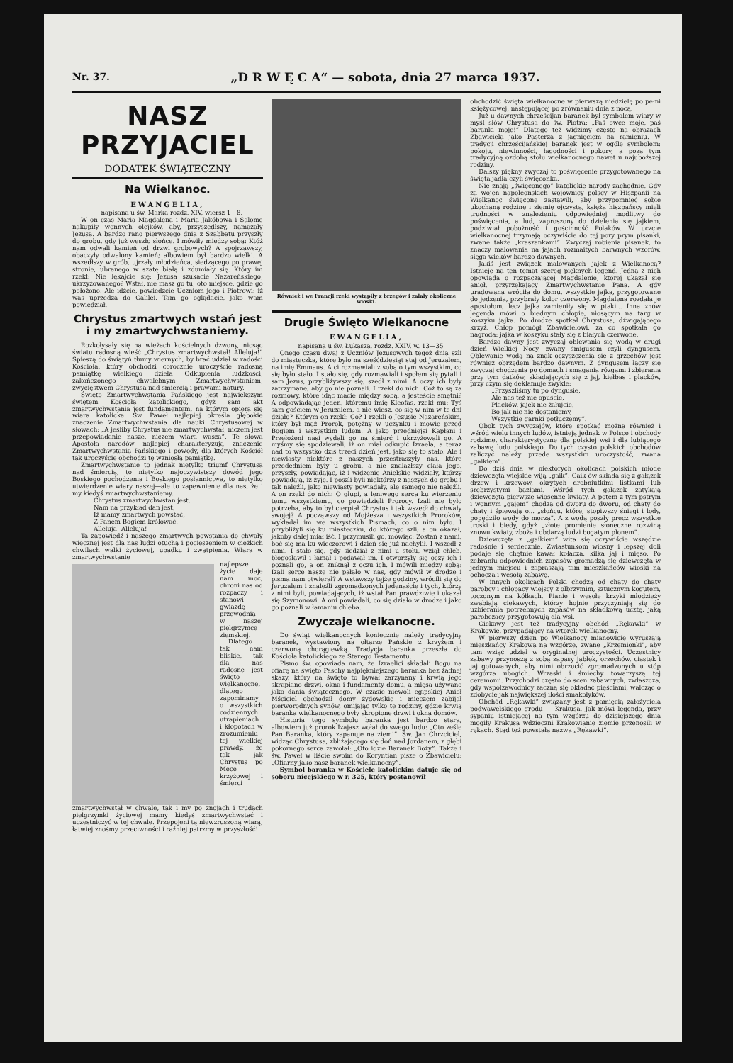Nr. 37. „D R W Ę C A“ — sobota, dnia 27 marca 1937.
NASZ PRZYJACIEL
DODATEK ŚWIĄTECZNY
Na Wielkanoc.
EWANGELIA,
napisana u św. Marka rozdz. XIV, wiersz 1—8.
W on czas Maria Magdalena i Maria Jakóbowa i Salome nakupiły wonnych olejków, aby, przyszedłszy, namazały Jezusa. A bardzo rano pierwszego dnia z Szabbatu przyszły do grobu, gdy już weszło słońce. I mówiły między sobą: Któż nam odwali kamień od drzwi grobowych? A spojrzawszy, obaczyły odwalony kamień; albowiem był bardzo wielki. A wszedłszy w grób, ujrzały młodzieńca, siedzącego po prawej stronie, ubranego w szatę białą i zdumiały się. Który im rzekł: Nie lękajcie się; Jezusa szukacie Nazareńskiego, ukrzyżowanego? Wstał, nie masz go tu; oto miejsce, gdzie go położono. Ale idźcie, powiedzcie Uczniom jego i Piotrowi: iż was uprzedza do Galilei. Tam go oglądacie, jako wam powiedział.
Chrystus zmartwych wstań jest i my zmartwychwstaniemy.
Rozkołysały się na wieżach kościelnych dzwony, niosąc światu radosną wieść „Chrystus zmartwychwstał! Alleluja!” Spieszą do świątyń tłumy wiernych, by brać udział w radości Kościoła, który obchodzi corocznie uroczyście radosną pamiątkę wielkiego dzieła Odkupienia ludzkości, zakończonego chwalebnym Zmartwychwstaniem, zwycięstwem Chrystusa nad śmiercią i prawami natury.
Święto Zmartwychwstania Pańskiego jest największym świętem Kościoła katolickiego, gdyż sam akt zmartwychwstania jest fundamentem, na którym opiera się wiara katolicka. Św. Paweł najlepiej określa głębokie znaczenie Zmartwychwstania dla nauki Chrystusowej w słowach: „A jeśliby Chrystus nie zmartwychwstał, niczem jest przepowiadanie nasze, niczem wiara wasza”. Te słowa Apostoła narodów najlepiej charakteryzują znaczenie Zmartwychwstania Pańskiego i powody, dla których Kościół tak uroczyście obchodzi tę wzniosłą pamiątkę.
Zmartwychwstanie to jednak nietylko triumf Chrystusa nad śmiercią, to nietylko najoczywistszy dowód jego Boskiego pochodzenia i Boskiego posłannictwa, to nietylko utwierdzenie wiary naszej—ale to zapewnienie dla nas, że i my kiedyś zmartwychwstaniemy.
Chrystus zmartwychwstan jest,
Nam na przykład dan jest,
Iż mamy zmartwych powstać,
Z Panem Bogiem królować.
Alleluja! Alleluja!
Ta zapowiedź i naszego zmartwych powstania do chwały wiecznej jest dla nas ludzi otuchą i pocieszeniem w ciężkich chwilach walki życiowej, upadku i zwątpienia. Wiara w zmartwychwstanie
najlepsze życie daje nam moc, chroni nas od rozpaczy i stanowi gwiazdę przewodnią w naszej pielgrzymce ziemskiej.
Dlatego tak nam bliskie, tak dla nas radosne jest święto wielkanocne, dlatego zapominamy o wszystkich codziennych utrapieniach i kłopotach w zrozumieniu tej wielkiej prawdy, że tak jak Chrystus po Męce krzyżowej i śmierci zmartwychwstał w chwale, tak i my po znojach i trudach pielgrzymki życiowej mamy kiedyś zmartwychwstać i uczestniczyć w tej chwale. Przepojeni tą niewzruszoną wiarą, łatwiej znośmy przeciwności i raźniej patrzmy w przyszłość!
Również i we Francji rzeki wystąpiły z brzegów i zalały okoliczne wioski.
Drugie Święto Wielkanocne
EWANGELIA,
napisana u św. Łukasza, rozdz. XXIV. w. 13—35
Onego czasu dwaj z Uczniów Jezusowych tegoż dnia szli do miasteczka, które było na sześćdziesiąt staj od Jeruzalem, na imię Emmaus. A ci rozmawiali z sobą o tym wszystkim, co się było stało. I stało się, gdy rozmawiali i społem się pytali i sam Jezus, przybliżywszy się, szedł z nimi. A oczy ich były zatrzymane, aby go nie poznali. I rzekł do nich: Cóż to są za rozmowy, które idąc macie między sobą, a jesteście smętni? A odpowiadając jeden, któremu imię Kleofas, rzekł mu: Tyś sam gościem w Jeruzalem, a nie wiesz, co się w nim w te dni działo? Którym on rzekł: Co? I rzekli o Jezusie Nazareńskim, który był mąż Prorok, potężny w uczynku i mowie przed Bogiem i wszystkim ludem. A jako przedniejsi Kapłani i Przełożeni nasi wydali go na śmierć i ukrzyżowali go. A myśmy się spodziewali, iż on miał odkupić Izraela; a teraz nad to wszystko dziś trzeci dzień jest, jako się to stało. Ale i niewiasty niektóre z naszych przestraszyły nas, które przededniem były u grobu, a nie znalazłszy ciała jego, przyszły, powiadając, iż i widzenie Anielskie widziały, którzy powiadają, iż żyje. I poszli byli niektórzy z naszych do grobu i tak naleźli, jako niewiasty powiadały, ale samego nie naleźli. A on rzekł do nich: O głupi, a leniwego serca ku wierzeniu temu wszystkiemu, co powiedzieli Prorocy. Izali nie było potrzeba, aby to był cierpiał Chrystus i tak wszedł do chwały swojej? A począwszy od Mojżesza i wszystkich Proroków, wykładał im we wszystkich Pismach, co o nim było. I przybliżyli się ku miasteczku, do którego szli; a on okazał, jakoby dalej miał iść. I przymusili go, mówiąc: Zostań z nami, boć się ma ku wieczorowi i dzień się już nachylił. I wszedł z nimi. I stało się, gdy siedział z nimi u stołu, wziął chleb, błogosławił i łamał i podawał im. I otworzyły się oczy ich i poznali go, a on zniknął z oczu ich. I mówili między sobą: Izali serce nasze nie pałało w nas, gdy mówił w drodze i pisma nam otwierał? A wstawszy tejże godziny, wrócili się do Jeruzalem i znaleźli zgromadzonych jedenaście i tych, którzy z nimi byli, powiadających, iż wstał Pan prawdziwie i ukazał się Szymonowi. A oni powiadali, co się działo w drodze i jako go poznali w łamaniu chleba.
Zwyczaje wielkanocne.
Do świąt wielkanocnych koniecznie należy tradycyjny baranek, wystawiony na ołtarze Pańskie z krzyżem i czerwoną chorągiewką. Tradycja baranka przeszła do Kościoła katolickiego ze Starego Testamentu.
Pismo św. opowiada nam, że Izraelici składali Bogu na ofiarę na święto Paschy najpiękniejszego baranka bez żadnej skazy, który na święto to bywał zarzynany i krwią jego skrapiano drzwi, okna i fundamenty domu, a mięsa używano jako dania świątecznego. W czasie niewoli egipskiej Anioł Mściciel obchodził domy żydowskie i mieczem zabijał pierworodnych synów, omijając tylko te rodziny, gdzie krwią baranka wielkanocnego były skropione drzwi i okna domów.
Historia tego symbolu baranka jest bardzo stara, albowiem już prorok Izajasz wołał do swego ludu: „Oto ześle Pan Baranka, który zapanuje na ziemi”. Św. Jan Chrzciciel, widząc Chrystusa, zbliżającego się doń nad Jordanem, z głębi pokornego serca zawołał: „Oto idzie Baranek Boży”. Także i św. Paweł w liście swoim do Koryntian pisze o Zbawicielu: „Ofiarny jako nasz baranek wielkanocny”.
Symbol baranka w Kościele katolickim datuje się od soboru nicejskiego w r. 325, który postanowił
obchodzić święta wielkanocne w pierwszą niedzielę po pełni księżycowej, następującej po zrównaniu dnia z nocą.
Już u dawnych chrześcijan baranek był symbolem wiary w myśl słów Chrystusa do św. Piotra: „Paś owce moje, paś baranki moje!” Dlatego też widzimy często na obrazach Zbawiciela jako Pasterza z jagnięciem na ramieniu. W tradycji chrześcijańskiej baranek jest w ogóle symbolem: pokoju, niewinności, łagodności i pokory, a poza tym tradycyjną ozdobą stołu wielkanocnego nawet u najuboższej rodziny.
Dalszy piękny zwyczaj to poświęcenie przygotowanego na święta jadła czyli święconka.
Nie znają „święconego” katolickie narody zachodnie. Gdy za wojen napoleońskich wojownicy polscy w Hiszpanii na Wielkanoc święcone zastawili, aby przypomnieć sobie ukochaną rodzinę i ziemię ojczystą, księża hiszpańscy mieli trudności w znalezieniu odpowiedniej modlitwy do poświęcenia, a lud, zaproszony do dzielenia się jajkiem, podziwiał pobożność i gościnność Polaków. W uczcie wielkanocnej trzymają oczywiście do tej pory prym pisanki, zwane także „kraszankami”. Zwyczaj robienia pisanek, to znaczy malowania na jajach rozmaitych barwnych wzorów, sięga wieków bardzo dawnych.
Jakiś jest związek malowanych jajek z Wielkanocą? Istnieje na ten temat szereg pięknych legend. Jedna z nich opowiada o rozpaczającej Magdalenie, której ukazał się anioł, przyrzekający Zmartwychwstanie Pana. A gdy uradowana wróciła do domu, wszystkie jajka, przygotowane do jedzenia, przybrały kolor czerwony. Magdalena rozdała je apostołom, lecz jajka zamieniły się w ptaki... Inna znów legenda mówi o biednym chłopie, niosącym na targ w koszyku jajka. Po drodze spotkał Chrystusa, dźwigającego krzyż. Chłop pomógł Zbawicielowi, za co spotkała go nagroda: jajka w koszyku stały się z białych czerwone.
Bardzo dawny jest zwyczaj oblewania się wodą w drugi dzień Wielkiej Nocy, zwany śmigusem czyli dyngusem. Oblewanie wodą na znak oczyszczenia się z grzechów jest również obrzędem bardzo dawnym. Z dyngusem łączy się zwyczaj chodzenia po domach i smagania rózgami i zbierania przy tym datków, składających się z jaj, kiełbas i placków, przy czym się deklamuje zwykle:
„Przyszliśmy tu po dyngusie,
Ale nas też nie opuście,
Placków, jajek nie żałujcie,
Bo jak nic nie dostaniemy,
Wszystkie garnki potłuczemy”.
Obok tych zwyczajów, które spotkać można również i wśród wielu innych ludów, istnieją jednak w Polsce i obchody rodzime, charakterystyczne dla polskiej wsi i dla lubiącego zabawę ludu polskiego. Do tych czysto polskich obchodów zaliczyć należy przede wszystkim uroczystość, zwana „gaikiem”.
Do dziś dnia w niektórych okolicach polskich młode dziewczęta wiejskie wiją „gaik”. Gaik ów składa się z gałązek drzew i krzewów, okrytych drobniutkimi listkami lub srebrzystymi bazłami. Wśród tych gałązek zatykają dziewczęta pierwsze wiosenne kwiaty. A potem z tym pstrym i wonnym „gajem” chodzą od dworu do dworu, od chaty do chaty i śpiewają o... „słońcu, które, stopiwszy śniegi i lody, popędziło wody do morza”. A z wodą poszły precz wszystkie troski i biedy, gdyż „złote promienie słoneczne rozwiną znowu kwiaty, zboża i obdarzą ludzi bogatym plonem”.
Dziewczęta z „gaikiem” wita się oczywiście wszędzie radośnie i serdecznie. Zwiastunkom wiosny i lepszej doli podaje się chętnie kawał kołacza, kilka jaj i mięso. Po zebraniu odpowiednich zapasów gromadzą się dziewczęta w jednym miejscu i zapraszają tam mieszkańców wioski na ochocza i wesołą zabawę.
W innych okolicach Polski chodzą od chaty do chaty parobcy i chłopacy wiejscy z olbrzymim, sztucznym kogutem, toczonym na kółkach. Pianie i wesołe krzyki młodzieży zwabiają ciekawych, którzy hojnie przyczyniają się do uzbierania potrzebnych zapasów na składkową ucztę, jaką parobczacy przygotowują dla wsi.
Ciekawy jest też tradycyjny obchód „Rękawki” w Krakowie, przypadający na wtorek wielkanocny.
W pierwszy dzień po Wielkanocy mianowicie wyruszają mieszkańcy Krakowa na wzgórze, zwane „Krzemionki”, aby tam wziąć udział w oryginalnej uroczystości. Uczestnicy zabawy przynoszą z sobą zapasy jabłek, orzechów, ciastek i jaj gotowanych, aby nimi obrzucić zgromadzonych u stóp wzgórza ubogich. Wrzaski i śmiechy towarzyszą tej ceremonii. Przychodzi często do scen zabawnych, zwłaszcza, gdy współzawodnicy zaczną się okładać pięściami, walcząc o zdobycie jak największej ilości smakołyków.
Obchód „Rękawki” związany jest z pamięcią założyciela podwawelskiego grodu — Krakusa. Jak mówi legenda, przy sypaniu istniejącej na tym wzgórzu do dzisiejszego dnia mogiły Krakusa wdzięczni Krakowianie ziemię przenosili w rękach. Stąd też powstała nazwa „Rękawki”.